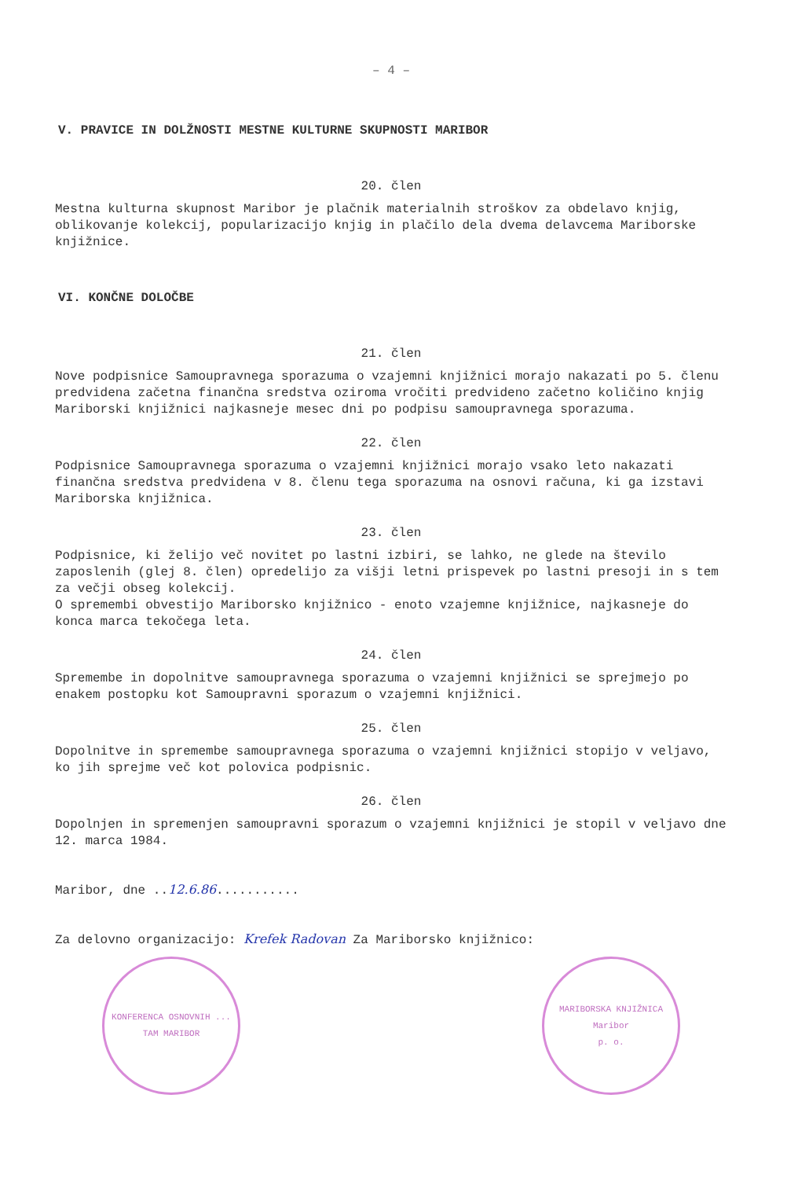– 4 –
V. PRAVICE IN DOLŽNOSTI MESTNE KULTURNE SKUPNOSTI MARIBOR
20. člen
Mestna kulturna skupnost Maribor je plačnik materialnih stroškov za obdelavo knjig, oblikovanje kolekcij, popularizacijo knjig in plačilo dela dvema delavcema Mariborske knjižnice.
VI. KONČNE DOLOČBE
21. člen
Nove podpisnice Samoupravnega sporazuma o vzajemni knjižnici morajo nakazati po 5. členu predvidena začetna finančna sredstva oziroma vročiti predvideno začetno količino knjig Mariborski knjižnici najkasneje mesec dni po podpisu samoupravnega sporazuma.
22. člen
Podpisnice Samoupravnega sporazuma o vzajemni knjižnici morajo vsako leto nakazati finančna sredstva predvidena v 8. členu tega sporazuma na osnovi računa, ki ga izstavi Mariborska knjižnica.
23. člen
Podpisnice, ki želijo več novitet po lastni izbiri, se lahko, ne glede na število zaposlenih (glej 8. člen) opredelijo za višji letni prispevek po lastni presoji in s tem za večji obseg kolekcij.
O spremembi obvestijo Mariborsko knjižnico - enoto vzajemne knjižnice, najkasneje do konca marca tekočega leta.
24. člen
Spremembe in dopolnitve samoupravnega sporazuma o vzajemni knjižnici se sprejmejo po enakem postopku kot Samoupravni sporazum o vzajemni knjižnici.
25. člen
Dopolnitve in spremembe samoupravnega sporazuma o vzajemni knjižnici stopijo v veljavo, ko jih sprejme več kot polovica podpisnic.
26. člen
Dopolnjen in spremenjen samoupravni sporazum o vzajemni knjižnici je stopil v veljavo dne 12. marca 1984.
Maribor, dne ..12.6.86...........
Za delovno organizacijo: Krefek Radovan Za Mariborsko knjižnico:
KONFERENCA OSNOVNIH ... TAM MARIBOR
MARIBORSKA KNJIŽNICA
Maribor
p. o.